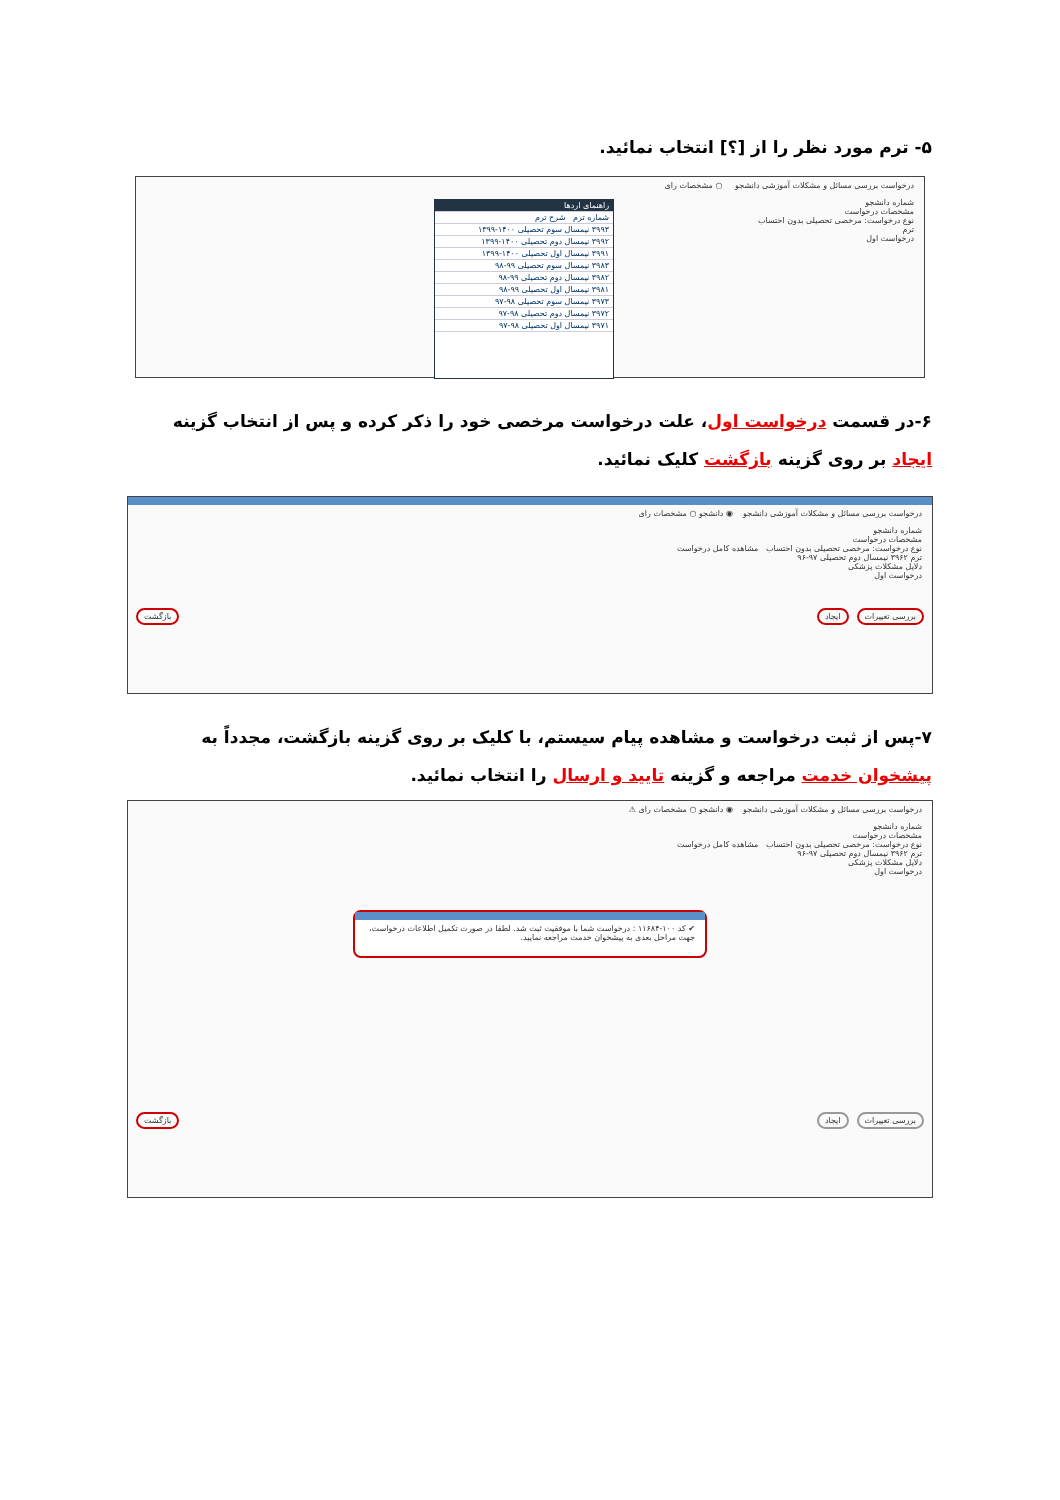۵- ترم مورد نظر را از [؟] انتخاب نمائید.
درخواست بررسی مسائل و مشکلات آموزشی دانشجو ○ مشخصات رای
شماره دانشجو
مشخصات درخواست
نوع درخواست: مرخصی تحصیلی بدون احتساب
ترم
درخواست اول
راهنمای اردها
شماره ترم شرح ترم
۳۹۹۳ نیمسال سوم تحصیلی ۱۴۰۰-۱۳۹۹
۳۹۹۲ نیمسال دوم تحصیلی ۱۴۰۰-۱۳۹۹
۳۹۹۱ نیمسال اول تحصیلی ۱۴۰۰-۱۳۹۹
۳۹۸۳ نیمسال سوم تحصیلی ۹۹-۹۸
۳۹۸۲ نیمسال دوم تحصیلی ۹۹-۹۸
۳۹۸۱ نیمسال اول تحصیلی ۹۹-۹۸
۳۹۷۳ نیمسال سوم تحصیلی ۹۸-۹۷
۳۹۷۲ نیمسال دوم تحصیلی ۹۸-۹۷
۳۹۷۱ نیمسال اول تحصیلی ۹۸-۹۷
۶-در قسمت درخواست اول، علت درخواست مرخصی خود را ذکر کرده و پس از انتخاب گزینه ایجاد بر روی گزینه بازگشت کلیک نمائید.
درخواست بررسی مسائل و مشکلات آموزشی دانشجو ◉ دانشجو ○ مشخصات رای
شماره دانشجو
مشخصات درخواست
نوع درخواست: مرخصی تحصیلی بدون احتساب مشاهده کامل درخواست
ترم ۳۹۶۲ نیمسال دوم تحصیلی ۹۷-۹۶
دلایل مشکلات پزشکی
درخواست اول
بررسی تغییرات ایجاد بازگشت
۷-پس از ثبت درخواست و مشاهده پیام سیستم، با کلیک بر روی گزینه بازگشت، مجدداً به پیشخوان خدمت مراجعه و گزینه تایید و ارسال را انتخاب نمائید.
درخواست بررسی مسائل و مشکلات آموزشی دانشجو ◉ دانشجو ○ مشخصات رای ⚠
شماره دانشجو
مشخصات درخواست
نوع درخواست: مرخصی تحصیلی بدون احتساب مشاهده کامل درخواست
ترم ۳۹۶۲ نیمسال دوم تحصیلی ۹۷-۹۶
دلایل مشکلات پزشکی
درخواست اول
✔ کد ۱۰۰-۱۱۶۸۴ : درخواست شما با موفقیت ثبت شد. لطفا در صورت تکمیل اطلاعات درخواست، جهت مراحل بعدی به پیشخوان خدمت مراجعه نمایید.
بررسی تغییرات ایجاد بازگشت